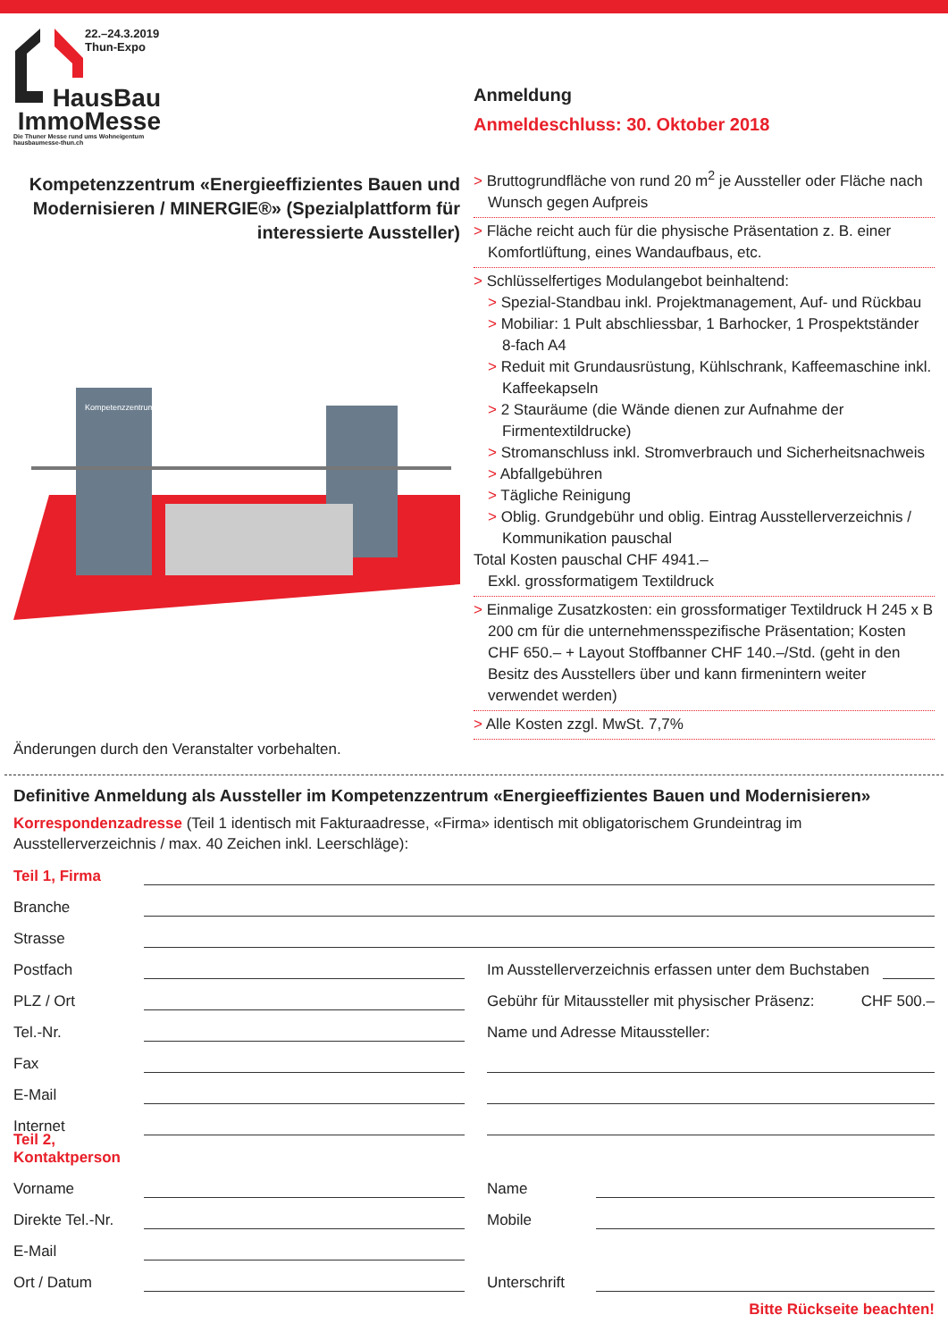22.–24.3.2019
Thun-Expo
HausBau
ImmoMesse
Die Thuner Messe rund ums Wohneigentum
hausbaumesse-thun.ch
Kompetenzzentrum «Energieeffizientes Bauen und Modernisieren / MINERGIE®» (Spezialplattform für interessierte Aussteller)
Kompetenzzentrum
Änderungen durch den Veranstalter vorbehalten.
Anmeldung
Anmeldeschluss: 30. Oktober 2018
> Bruttogrundfläche von rund 20 m<sup>2</sup> je Aussteller oder Fläche nach Wunsch gegen Aufpreis
> Fläche reicht auch für die physische Präsentation z. B. einer Komfortlüftung, eines Wandaufbaus, etc.
> Schlüsselfertiges Modulangebot beinhaltend:
> Spezial-Standbau inkl. Projektmanagement, Auf- und Rückbau
> Mobiliar: 1 Pult abschliessbar, 1 Barhocker, 1 Prospektständer 8-fach A4
> Reduit mit Grundausrüstung, Kühlschrank, Kaffeemaschine inkl. Kaffeekapseln
> 2 Stauräume (die Wände dienen zur Aufnahme der Firmentextildrucke)
> Stromanschluss inkl. Stromverbrauch und Sicherheitsnachweis
> Abfallgebühren
> Tägliche Reinigung
> Oblig. Grundgebühr und oblig. Eintrag Ausstellerverzeichnis / Kommunikation pauschal
Total Kosten pauschal CHF 4941.–
Exkl. grossformatigem Textildruck
> Einmalige Zusatzkosten: ein grossformatiger Textildruck H 245 x B 200 cm für die unternehmensspezifische Präsentation; Kosten CHF 650.– + Layout Stoffbanner CHF 140.–/Std. (geht in den Besitz des Ausstellers über und kann firmenintern weiter verwendet werden)
> Alle Kosten zzgl. MwSt. 7,7%
Definitive Anmeldung als Aussteller im Kompetenzzentrum «Energieeffizientes Bauen und Modernisieren»
Korrespondenzadresse (Teil 1 identisch mit Fakturaadresse, «Firma» identisch mit obligatorischem Grundeintrag im Ausstellerverzeichnis / max. 40 Zeichen inkl. Leerschläge):
Teil 1, Firma
Branche
Strasse
Postfach
PLZ / Ort
Tel.-Nr.
Fax
E-Mail
Internet
Im Ausstellerverzeichnis erfassen unter dem Buchstaben
Gebühr für Mitaussteller mit physischer Präsenz: CHF 500.–
Name und Adresse Mitaussteller:
Teil 2, Kontaktperson
Vorname
Direkte Tel.-Nr.
E-Mail
Ort / Datum
Name
Mobile
Unterschrift
Bitte Rückseite beachten!